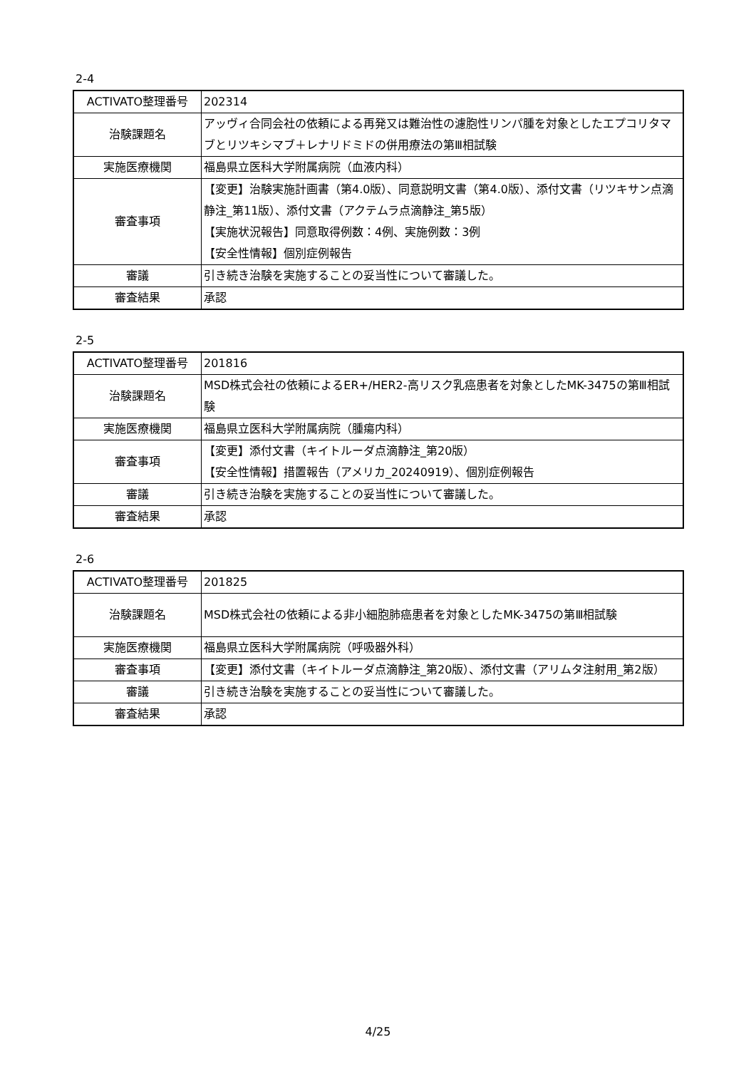2-4
| ACTIVATO整理番号 | 202314 |
| 治験課題名 | アッヴィ合同会社の依頼による再発又は難治性の濾胞性リンパ腫を対象としたエプコリタマブとリツキシマブ＋レナリドミドの併用療法の第Ⅲ相試験 |
| 実施医療機関 | 福島県立医科大学附属病院（血液内科） |
| 審査事項 | 【変更】治験実施計画書（第4.0版）、同意説明文書（第4.0版）、添付文書（リツキサン点滴静注_第11版）、添付文書（アクテムラ点滴静注_第5版） 【実施状況報告】同意取得例数：4例、実施例数：3例 【安全性情報】個別症例報告 |
| 審議 | 引き続き治験を実施することの妥当性について審議した。 |
| 審査結果 | 承認 |
2-5
| ACTIVATO整理番号 | 201816 |
| 治験課題名 | MSD株式会社の依頼によるER+/HER2-高リスク乳癌患者を対象としたMK-3475の第Ⅲ相試験 |
| 実施医療機関 | 福島県立医科大学附属病院（腫瘍内科） |
| 審査事項 | 【変更】添付文書（キイトルーダ点滴静注_第20版） 【安全性情報】措置報告（アメリカ_20240919）、個別症例報告 |
| 審議 | 引き続き治験を実施することの妥当性について審議した。 |
| 審査結果 | 承認 |
2-6
| ACTIVATO整理番号 | 201825 |
| 治験課題名 | MSD株式会社の依頼による非小細胞肺癌患者を対象としたMK-3475の第Ⅲ相試験 |
| 実施医療機関 | 福島県立医科大学附属病院（呼吸器外科） |
| 審査事項 | 【変更】添付文書（キイトルーダ点滴静注_第20版）、添付文書（アリムタ注射用_第2版） |
| 審議 | 引き続き治験を実施することの妥当性について審議した。 |
| 審査結果 | 承認 |
4/25